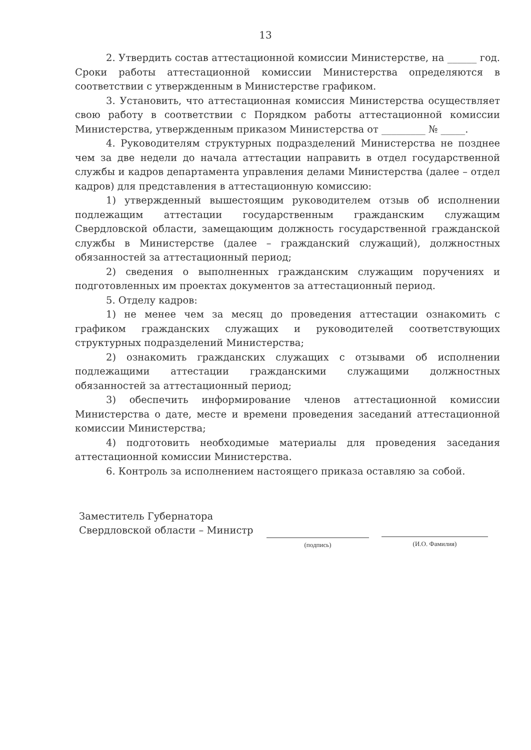13
2. Утвердить состав аттестационной комиссии Министерстве, на ______ год. Сроки работы аттестационной комиссии Министерства определяются в соответствии с утвержденным в Министерстве графиком.
3. Установить, что аттестационная комиссия Министерства осуществляет свою работу в соответствии с Порядком работы аттестационной комиссии Министерства, утвержденным приказом Министерства от _________ № _____.
4. Руководителям структурных подразделений Министерства не позднее чем за две недели до начала аттестации направить в отдел государственной службы и кадров департамента управления делами Министерства (далее – отдел кадров) для представления в аттестационную комиссию:
1) утвержденный вышестоящим руководителем отзыв об исполнении подлежащим аттестации государственным гражданским служащим Свердловской области, замещающим должность государственной гражданской службы в Министерстве (далее – гражданский служащий), должностных обязанностей за аттестационный период;
2) сведения о выполненных гражданским служащим поручениях и подготовленных им проектах документов за аттестационный период.
5. Отделу кадров:
1) не менее чем за месяц до проведения аттестации ознакомить с графиком гражданских служащих и руководителей соответствующих структурных подразделений Министерства;
2) ознакомить гражданских служащих с отзывами об исполнении подлежащими аттестации гражданскими служащими должностных обязанностей за аттестационный период;
3) обеспечить информирование членов аттестационной комиссии Министерства о дате, месте и времени проведения заседаний аттестационной комиссии Министерства;
4) подготовить необходимые материалы для проведения заседания аттестационной комиссии Министерства.
6. Контроль за исполнением настоящего приказа оставляю за собой.
Заместитель Губернатора
Свердловской области – Министр
(подпись) (И.О. Фамилия)